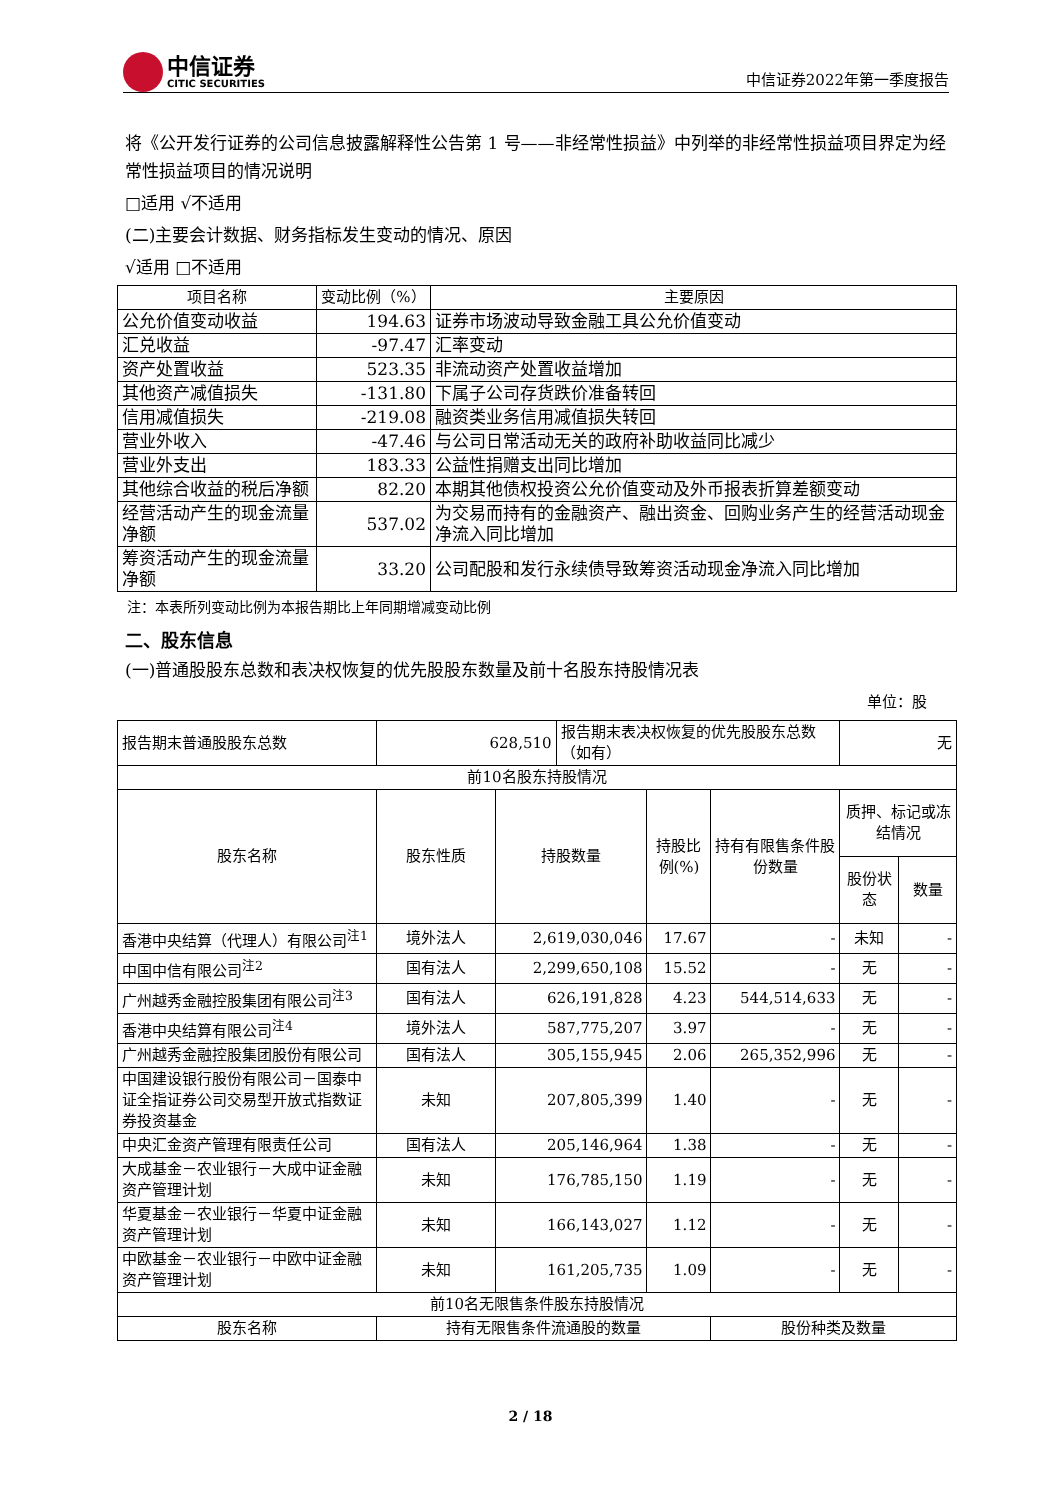中信证券
CITIC SECURITIES
中信证券2022年第一季度报告
将《公开发行证券的公司信息披露解释性公告第 1 号——非经常性损益》中列举的非经常性损益项目界定为经常性损益项目的情况说明
□适用 √不适用
(二)主要会计数据、财务指标发生变动的情况、原因
√适用 □不适用
| 项目名称 | 变动比例（%） | 主要原因 |
| 公允价值变动收益 | 194.63 | 证券市场波动导致金融工具公允价值变动 |
| 汇兑收益 | -97.47 | 汇率变动 |
| 资产处置收益 | 523.35 | 非流动资产处置收益增加 |
| 其他资产减值损失 | -131.80 | 下属子公司存货跌价准备转回 |
| 信用减值损失 | -219.08 | 融资类业务信用减值损失转回 |
| 营业外收入 | -47.46 | 与公司日常活动无关的政府补助收益同比减少 |
| 营业外支出 | 183.33 | 公益性捐赠支出同比增加 |
| 其他综合收益的税后净额 | 82.20 | 本期其他债权投资公允价值变动及外币报表折算差额变动 |
| 经营活动产生的现金流量净额 | 537.02 | 为交易而持有的金融资产、融出资金、回购业务产生的经营活动现金净流入同比增加 |
| 筹资活动产生的现金流量净额 | 33.20 | 公司配股和发行永续债导致筹资活动现金净流入同比增加 |
注：本表所列变动比例为本报告期比上年同期增减变动比例
二、股东信息
(一)普通股股东总数和表决权恢复的优先股股东数量及前十名股东持股情况表
单位：股
| 报告期末普通股股东总数 | 628,510 | | 报告期末表决权恢复的优先股股东总数（如有） | | | 无 | |
| 前10名股东持股情况 | | | | | | | |
| 股东名称 | 股东性质 | 持股数量 | | 持股比例(%) | 持有有限售条件股份数量 | 质押、标记或冻结情况 | |
| | | | | | | 股份状态 | 数量 |
| 香港中央结算（代理人）有限公司<sup>注1</sup> | 境外法人 | 2,619,030,046 | | 17.67 | - | 未知 | - |
| 中国中信有限公司<sup>注2</sup> | 国有法人 | 2,299,650,108 | | 15.52 | - | 无 | - |
| 广州越秀金融控股集团有限公司<sup>注3</sup> | 国有法人 | 626,191,828 | | 4.23 | 544,514,633 | 无 | - |
| 香港中央结算有限公司<sup>注4</sup> | 境外法人 | 587,775,207 | | 3.97 | - | 无 | - |
| 广州越秀金融控股集团股份有限公司 | 国有法人 | 305,155,945 | | 2.06 | 265,352,996 | 无 | - |
| 中国建设银行股份有限公司－国泰中证全指证券公司交易型开放式指数证券投资基金 | 未知 | 207,805,399 | | 1.40 | - | 无 | - |
| 中央汇金资产管理有限责任公司 | 国有法人 | 205,146,964 | | 1.38 | - | 无 | - |
| 大成基金－农业银行－大成中证金融资产管理计划 | 未知 | 176,785,150 | | 1.19 | - | 无 | - |
| 华夏基金－农业银行－华夏中证金融资产管理计划 | 未知 | 166,143,027 | | 1.12 | - | 无 | - |
| 中欧基金－农业银行－中欧中证金融资产管理计划 | 未知 | 161,205,735 | | 1.09 | - | 无 | - |
| 前10名无限售条件股东持股情况 | | | | | | | |
| 股东名称 | 持有无限售条件流通股的数量 | | | | 股份种类及数量 | | |
2 / 18